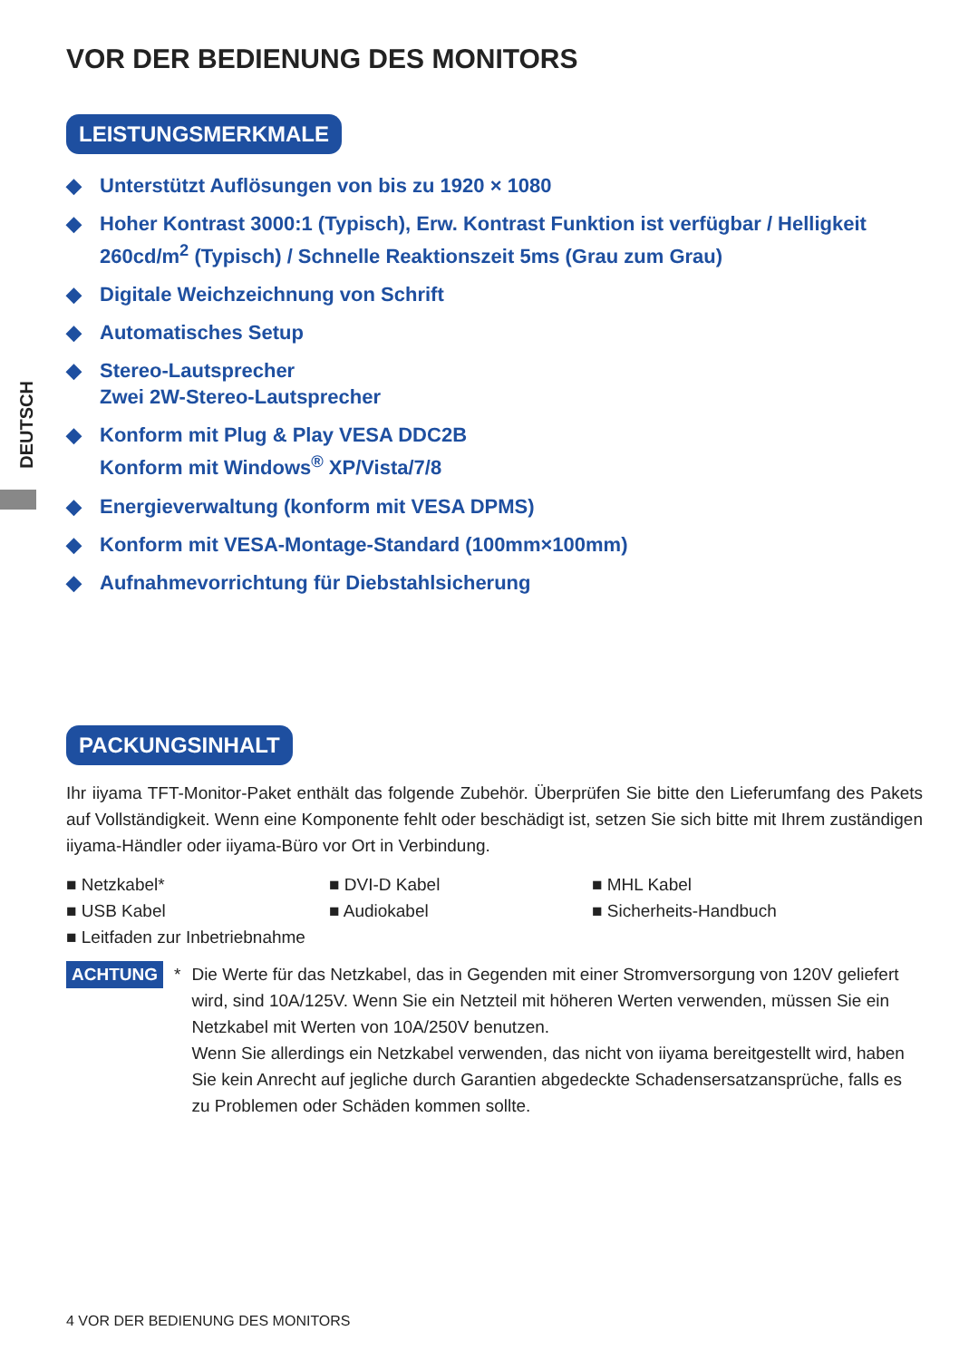DEUTSCH
VOR DER BEDIENUNG DES MONITORS
LEISTUNGSMERKMALE
◆ Unterstützt Auflösungen von bis zu 1920 × 1080
◆ Hoher Kontrast 3000:1 (Typisch), Erw. Kontrast Funktion ist verfügbar / Helligkeit 260cd/m<sup>2</sup> (Typisch) / Schnelle Reaktionszeit 5ms (Grau zum Grau)
◆ Digitale Weichzeichnung von Schrift
◆ Automatisches Setup
◆ Stereo-Lautsprecher
Zwei 2W-Stereo-Lautsprecher
◆ Konform mit Plug & Play VESA DDC2B
Konform mit Windows<sup>®</sup> XP/Vista/7/8
◆ Energieverwaltung (konform mit VESA DPMS)
◆ Konform mit VESA-Montage-Standard (100mm×100mm)
◆ Aufnahmevorrichtung für Diebstahlsicherung
PACKUNGSINHALT
Ihr iiyama TFT-Monitor-Paket enthält das folgende Zubehör. Überprüfen Sie bitte den Lieferumfang des Pakets auf Vollständigkeit. Wenn eine Komponente fehlt oder beschädigt ist, setzen Sie sich bitte mit Ihrem zuständigen iiyama-Händler oder iiyama-Büro vor Ort in Verbindung.
■ Netzkabel*
■ DVI-D Kabel
■ MHL Kabel
■ USB Kabel
■ Audiokabel
■ Sicherheits-Handbuch
■ Leitfaden zur Inbetriebnahme
ACHTUNG * Die Werte für das Netzkabel, das in Gegenden mit einer Stromversorgung von 120V geliefert wird, sind 10A/125V. Wenn Sie ein Netzteil mit höheren Werten verwenden, müssen Sie ein Netzkabel mit Werten von 10A/250V benutzen.
Wenn Sie allerdings ein Netzkabel verwenden, das nicht von iiyama bereitgestellt wird, haben Sie kein Anrecht auf jegliche durch Garantien abgedeckte Schadensersatzansprüche, falls es zu Problemen oder Schäden kommen sollte.
4 VOR DER BEDIENUNG DES MONITORS